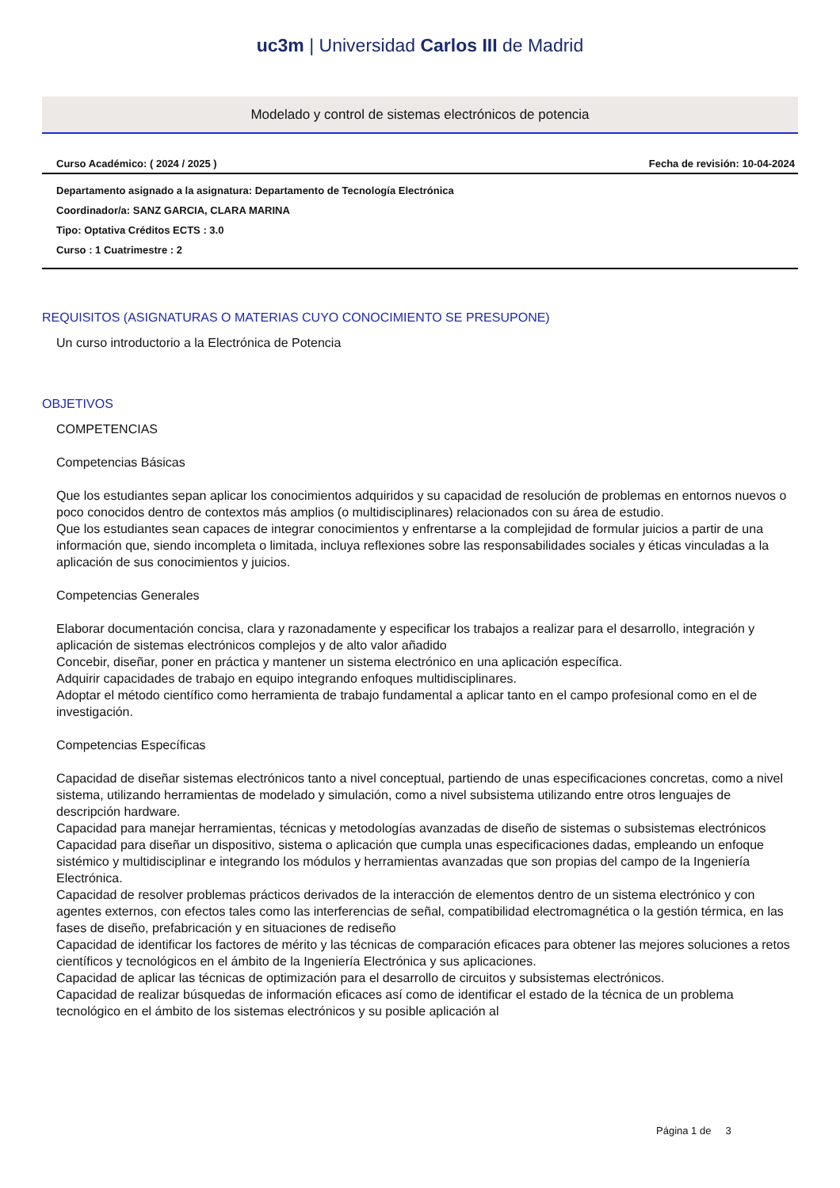uc3m | Universidad Carlos III de Madrid
Modelado y control de sistemas electrónicos de potencia
Curso Académico: ( 2024 / 2025 ) Fecha de revisión: 10-04-2024
Departamento asignado a la asignatura: Departamento de Tecnología Electrónica
Coordinador/a: SANZ GARCIA, CLARA MARINA
Tipo: Optativa Créditos ECTS : 3.0
Curso : 1 Cuatrimestre : 2
REQUISITOS (ASIGNATURAS O MATERIAS CUYO CONOCIMIENTO SE PRESUPONE)
Un curso introductorio a la Electrónica de Potencia
OBJETIVOS
COMPETENCIAS
Competencias Básicas
Que los estudiantes sepan aplicar los conocimientos adquiridos y su capacidad de resolución de problemas en entornos nuevos o poco conocidos dentro de contextos más amplios (o multidisciplinares) relacionados con su área de estudio.
Que los estudiantes sean capaces de integrar conocimientos y enfrentarse a la complejidad de formular juicios a partir de una información que, siendo incompleta o limitada, incluya reflexiones sobre las responsabilidades sociales y éticas vinculadas a la aplicación de sus conocimientos y juicios.
Competencias Generales
Elaborar documentación concisa, clara y razonadamente y especificar los trabajos a realizar para el desarrollo, integración y aplicación de sistemas electrónicos complejos y de alto valor añadido
Concebir, diseñar, poner en práctica y mantener un sistema electrónico en una aplicación específica.
Adquirir capacidades de trabajo en equipo integrando enfoques multidisciplinares.
Adoptar el método científico como herramienta de trabajo fundamental a aplicar tanto en el campo profesional como en el de investigación.
Competencias Específicas
Capacidad de diseñar sistemas electrónicos tanto a nivel conceptual, partiendo de unas especificaciones concretas, como a nivel sistema, utilizando herramientas de modelado y simulación, como a nivel subsistema utilizando entre otros lenguajes de descripción hardware.
Capacidad para manejar herramientas, técnicas y metodologías avanzadas de diseño de sistemas o subsistemas electrónicos
Capacidad para diseñar un dispositivo, sistema o aplicación que cumpla unas especificaciones dadas, empleando un enfoque sistémico y multidisciplinar e integrando los módulos y herramientas avanzadas que son propias del campo de la Ingeniería Electrónica.
Capacidad de resolver problemas prácticos derivados de la interacción de elementos dentro de un sistema electrónico y con agentes externos, con efectos tales como las interferencias de señal, compatibilidad electromagnética o la gestión térmica, en las fases de diseño, prefabricación y en situaciones de rediseño
Capacidad de identificar los factores de mérito y las técnicas de comparación eficaces para obtener las mejores soluciones a retos científicos y tecnológicos en el ámbito de la Ingeniería Electrónica y sus aplicaciones.
Capacidad de aplicar las técnicas de optimización para el desarrollo de circuitos y subsistemas electrónicos.
Capacidad de realizar búsquedas de información eficaces así como de identificar el estado de la técnica de un problema tecnológico en el ámbito de los sistemas electrónicos y su posible aplicación al
Página 1 de 3